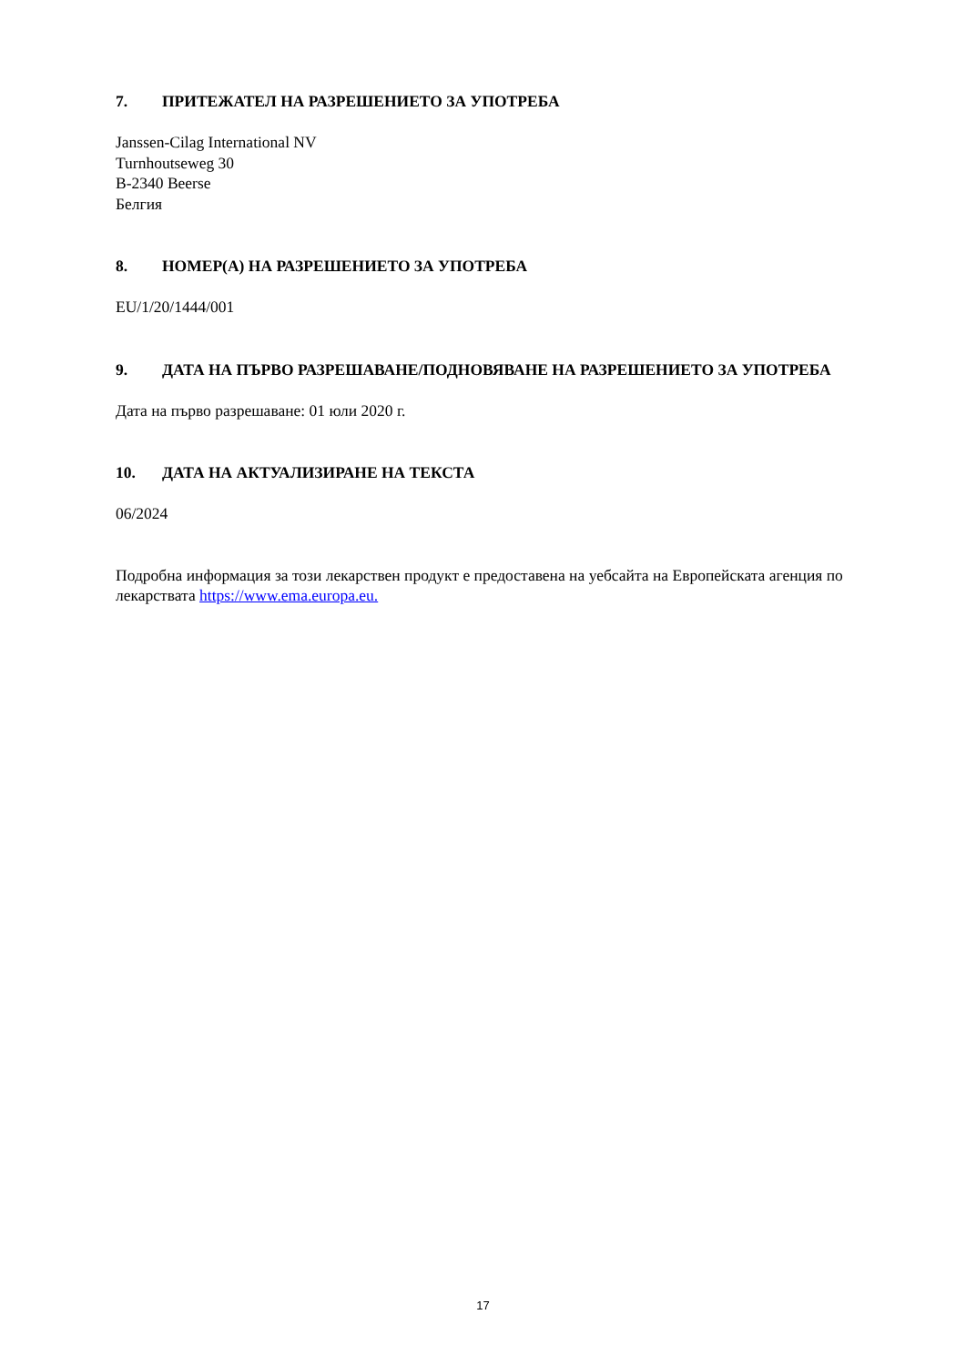7. ПРИТЕЖАТЕЛ НА РАЗРЕШЕНИЕТО ЗА УПОТРЕБА
Janssen-Cilag International NV
Turnhoutseweg 30
B-2340 Beerse
Белгия
8. НОМЕР(А) НА РАЗРЕШЕНИЕТО ЗА УПОТРЕБА
EU/1/20/1444/001
9. ДАТА НА ПЪРВО РАЗРЕШАВАНЕ/ПОДНОВЯВАНЕ НА РАЗРЕШЕНИЕТО ЗА УПОТРЕБА
Дата на първо разрешаване: 01 юли 2020 г.
10. ДАТА НА АКТУАЛИЗИРАНЕ НА ТЕКСТА
06/2024
Подробна информация за този лекарствен продукт е предоставена на уебсайта на Европейската агенция по лекарствата https://www.ema.europa.eu.
17